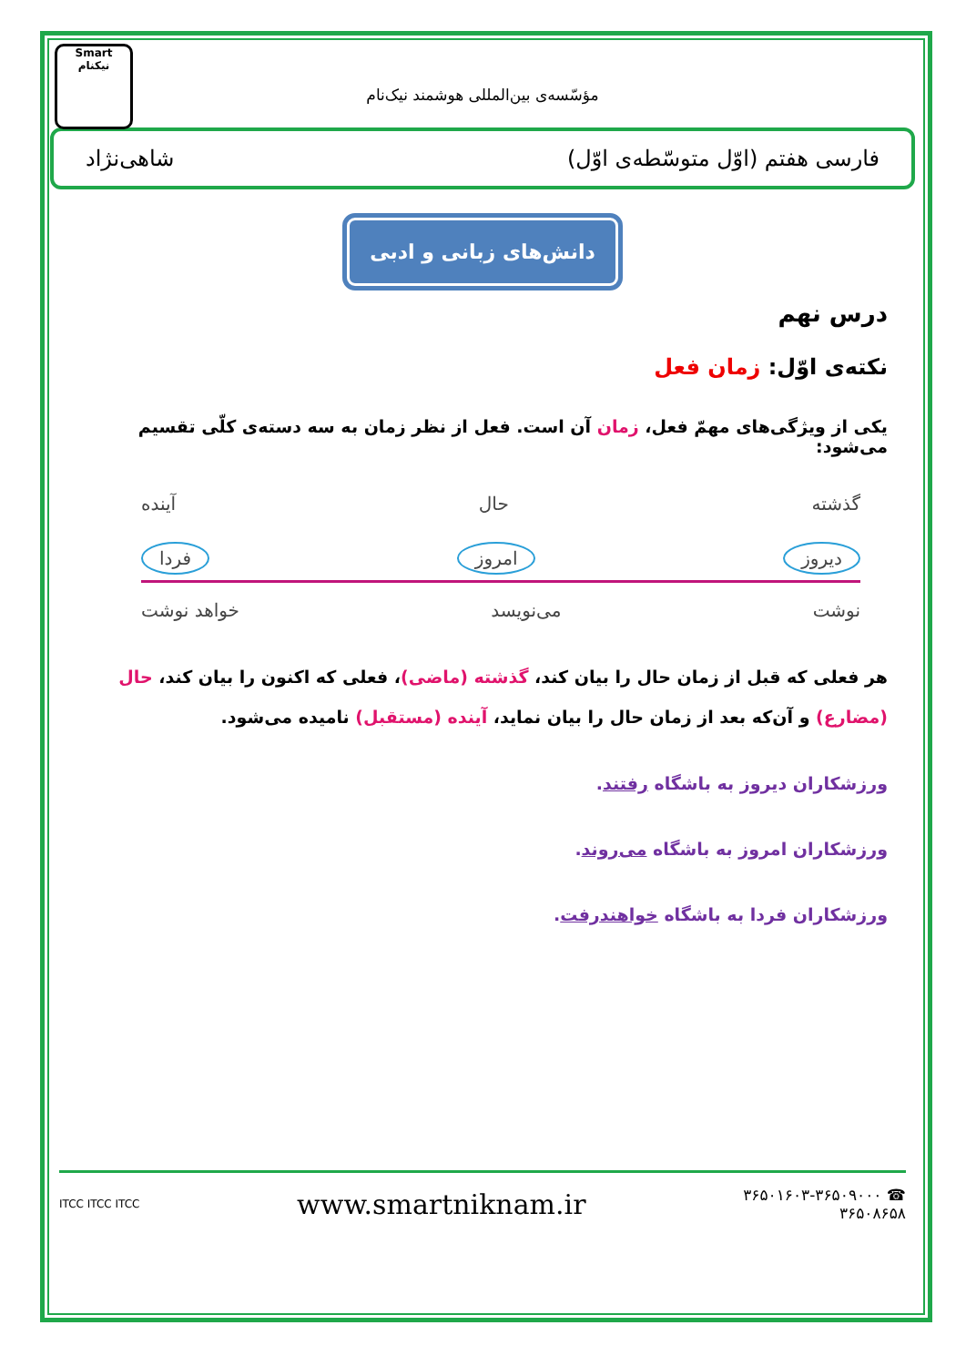Smart
نیکنام
مؤسّسه‌ی بین‌المللی هوشمند نیک‌نام
فارسی هفتم (اوّل متوسّطه‌ی اوّل) شاهی‌نژاد
دانش‌های زبانی و ادبی
درس نهم
نکته‌ی اوّل: زمان فعل
یکی از ویژگی‌های مهمّ فعل، زمان آن است. فعل از نظر زمان به سه دسته‌ی کلّی تقسیم می‌شود:
گذشته حال آینده
دیروز امروز فردا
نوشت می‌نویسد خواهد نوشت
هر فعلی که قبل از زمان حال را بیان کند، گذشته (ماضی)، فعلی که اکنون را بیان کند، حال (مضارع) و آن‌که بعد از زمان حال را بیان نماید، آینده (مستقبل) نامیده می‌شود.
ورزشکاران دیروز به باشگاه رفتند.
ورزشکاران امروز به باشگاه می‌روند.
ورزشکاران فردا به باشگاه خواهندرفت.
☎ ۳۶۵۰۱۶۰۳-۳۶۵۰۹۰۰۰
۳۶۵۰۸۶۵۸
www.smartniknam.ir
ITCC ITCC ITCC